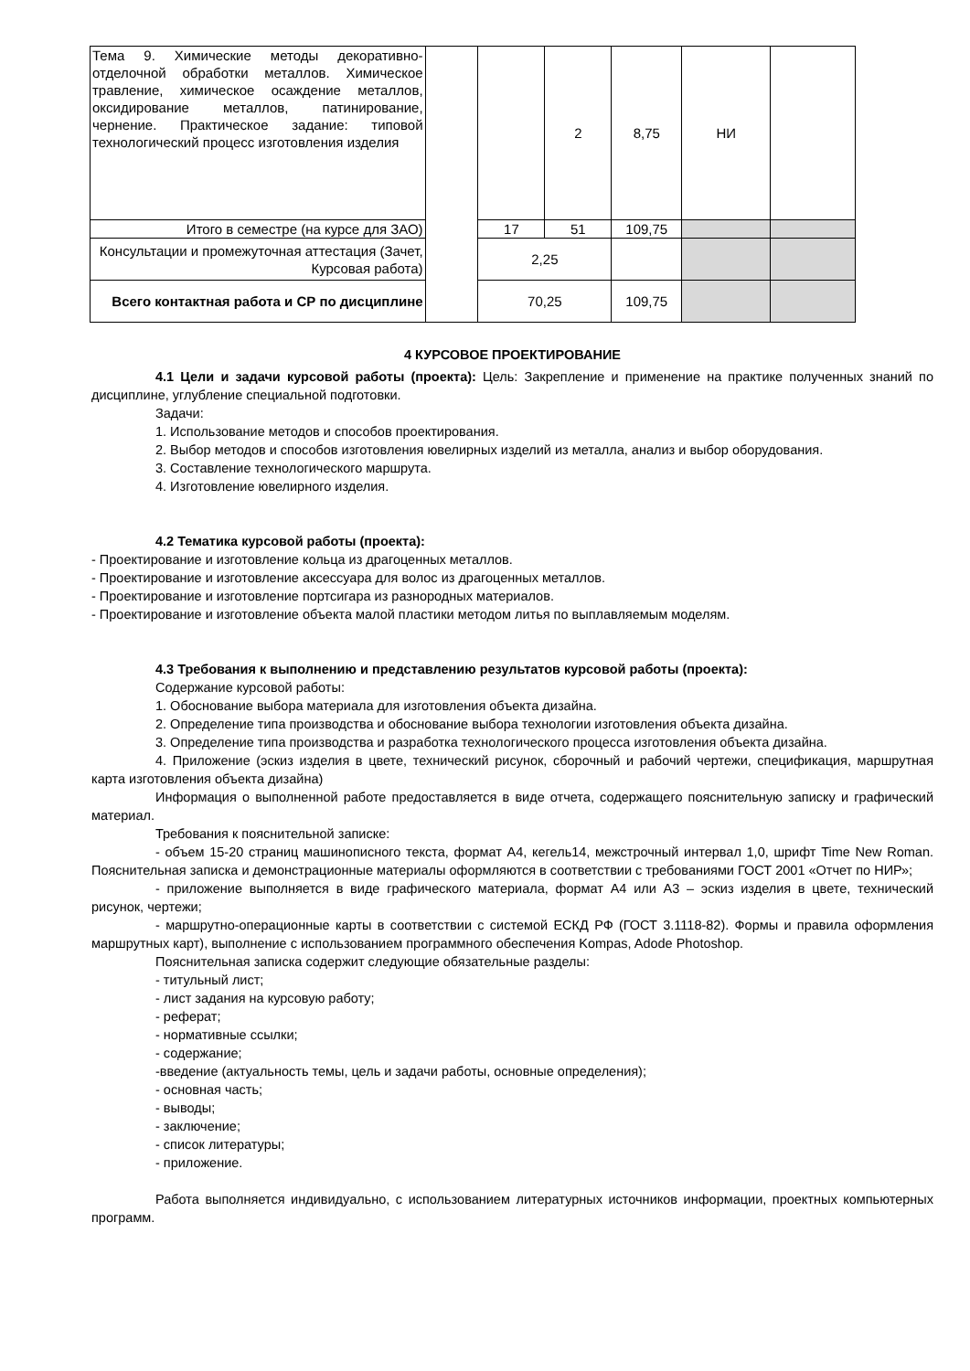| Тема 9. Химические методы декоративно-отделочной обработки металлов. Химическое травление, химическое осаждение металлов, оксидирование металлов, патинирование, чернение. Практическое задание: типовой технологический процесс изготовления изделия | | | 2 | 8,75 | НИ | |
| Итого в семестре (на курсе для ЗАО) | | 17 | 51 | 109,75 | | |
| Консультации и промежуточная аттестация (Зачет, Курсовая работа) | | 2,25 | | | | |
| Всего контактная работа и СР по дисциплине | | 70,25 | | 109,75 | | |
4 КУРСОВОЕ ПРОЕКТИРОВАНИЕ
4.1 Цели и задачи курсовой работы (проекта): Цель: Закрепление и применение на практике полученных знаний по дисциплине, углубление специальной подготовки.
Задачи:
1. Использование методов и способов проектирования.
2. Выбор методов и способов изготовления ювелирных изделий из металла, анализ и выбор оборудования.
3. Составление технологического маршрута.
4. Изготовление ювелирного изделия.
4.2 Тематика курсовой работы (проекта):
- Проектирование и изготовление кольца из драгоценных металлов.
- Проектирование и изготовление аксессуара для волос из драгоценных металлов.
- Проектирование и изготовление портсигара из разнородных материалов.
- Проектирование и изготовление объекта малой пластики методом литья по выплавляемым моделям.
4.3 Требования к выполнению и представлению результатов курсовой работы (проекта):
Содержание курсовой работы:
1. Обоснование выбора материала для изготовления объекта дизайна.
2. Определение типа производства и обоснование выбора технологии изготовления объекта дизайна.
3. Определение типа производства и разработка технологического процесса изготовления объекта дизайна.
4. Приложение (эскиз изделия в цвете, технический рисунок, сборочный и рабочий чертежи, спецификация, маршрутная карта изготовления объекта дизайна)
Информация о выполненной работе предоставляется в виде отчета, содержащего пояснительную записку и графический материал.
Требования к пояснительной записке:
- объем 15-20 страниц машинописного текста, формат А4, кегель14, межстрочный интервал 1,0, шрифт Time New Roman. Пояснительная записка и демонстрационные материалы оформляются в соответствии с требованиями ГОСТ 2001 «Отчет по НИР»;
- приложение выполняется в виде графического материала, формат А4 или А3 – эскиз изделия в цвете, технический рисунок, чертежи;
- маршрутно-операционные карты в соответствии с системой ЕСКД РФ (ГОСТ 3.1118-82). Формы и правила оформления маршрутных карт), выполнение с использованием программного обеспечения Kompas, Adode Photoshop.
Пояснительная записка содержит следующие обязательные разделы:
- титульный лист;
- лист задания на курсовую работу;
- реферат;
- нормативные ссылки;
- содержание;
-введение (актуальность темы, цель и задачи работы, основные определения);
- основная часть;
- выводы;
- заключение;
- список литературы;
- приложение.
Работа выполняется индивидуально, с использованием литературных источников информации, проектных компьютерных программ.